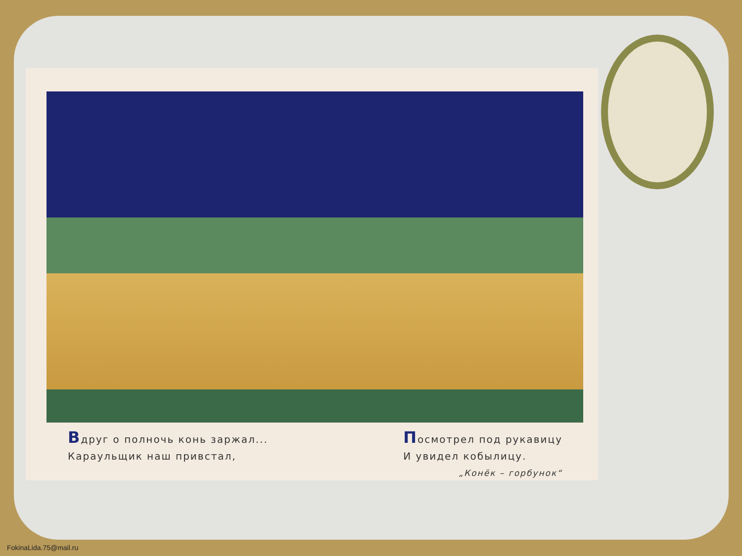Вдруг о полночь конь заржал...
Караульщик наш привстал,
Посмотрел под рукавицу
И увидел кобылицу.
„Конёк – горбунок“
FokinaLida.75@mail.ru